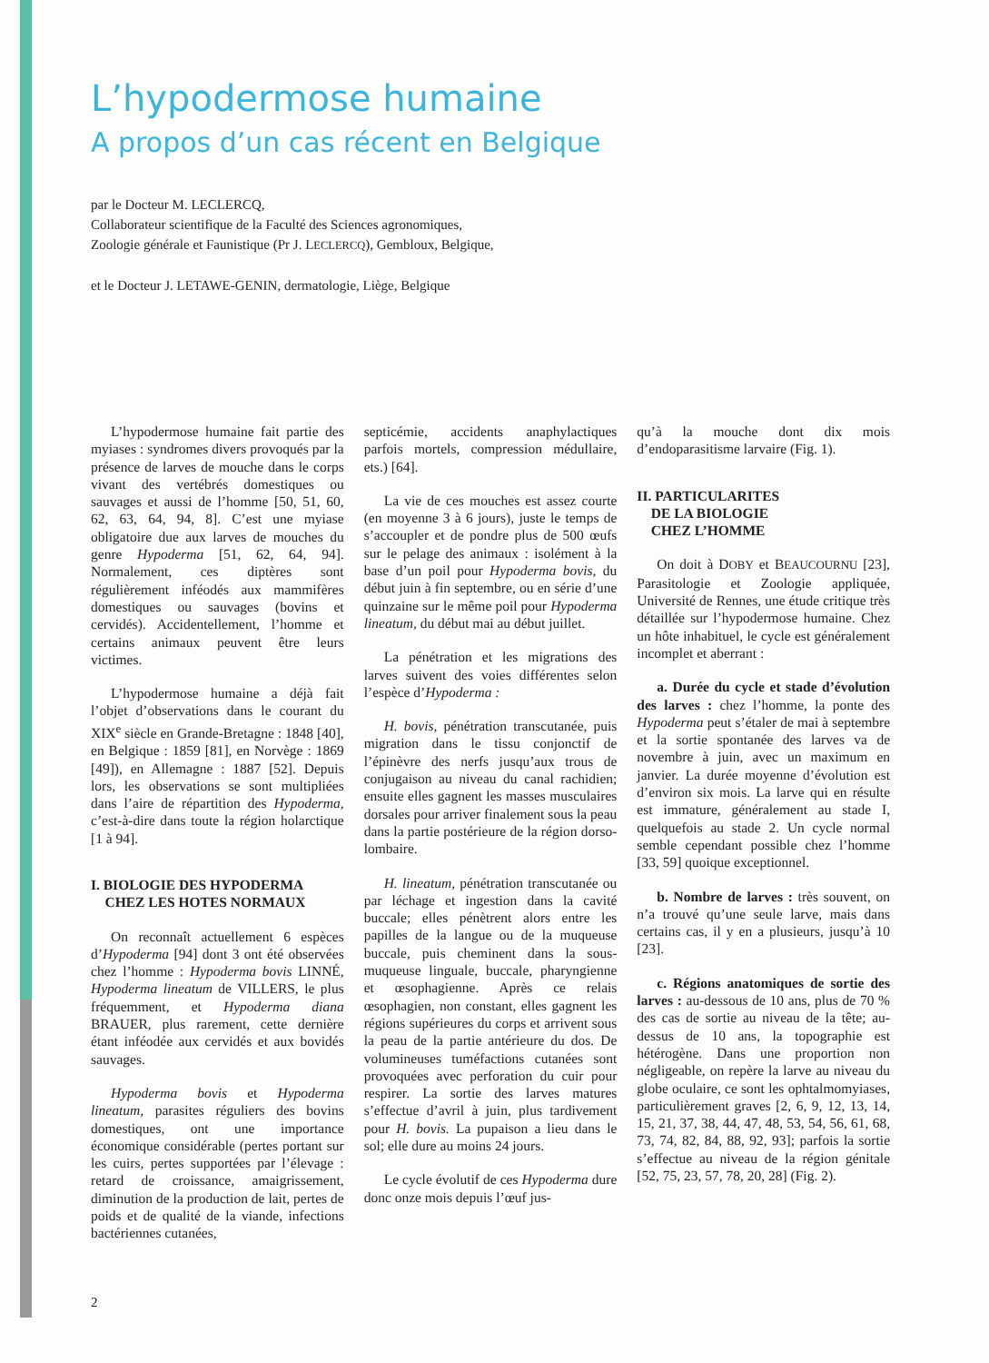L’hypodermose humaine
A propos d’un cas récent en Belgique
par le Docteur M. LECLERCQ,
Collaborateur scientifique de la Faculté des Sciences agronomiques,
Zoologie générale et Faunistique (Pr J. LECLERCQ), Gembloux, Belgique,
et le Docteur J. LETAWE-GENIN, dermatologie, Liège, Belgique
L’hypodermose humaine fait partie des myiases : syndromes divers provoqués par la présence de larves de mouche dans le corps vivant des vertébrés domestiques ou sauvages et aussi de l’homme [50, 51, 60, 62, 63, 64, 94, 8]. C’est une myiase obligatoire due aux larves de mouches du genre Hypoderma [51, 62, 64, 94]. Normalement, ces diptères sont régulièrement inféodés aux mammifères domestiques ou sauvages (bovins et cervidés). Accidentellement, l’homme et certains animaux peuvent être leurs victimes.
L’hypodermose humaine a déjà fait l’objet d’observations dans le courant du XIX<sup>e</sup> siècle en Grande-Bretagne : 1848 [40], en Belgique : 1859 [81], en Norvège : 1869 [49]), en Allemagne : 1887 [52]. Depuis lors, les observations se sont multipliées dans l’aire de répartition des Hypoderma, c’est-à-dire dans toute la région holarctique [1 à 94].
I. BIOLOGIE DES HYPODERMA
CHEZ LES HOTES NORMAUX
On reconnaît actuellement 6 espèces d’Hypoderma [94] dont 3 ont été observées chez l’homme : Hypoderma bovis LINNÉ, Hypoderma lineatum de VILLERS, le plus fréquemment, et Hypoderma diana BRAUER, plus rarement, cette dernière étant inféodée aux cervidés et aux bovidés sauvages.
Hypoderma bovis et Hypoderma lineatum, parasites réguliers des bovins domestiques, ont une importance économique considérable (pertes portant sur les cuirs, pertes supportées par l’élevage : retard de croissance, amaigrissement, diminution de la production de lait, pertes de poids et de qualité de la viande, infections bactériennes cutanées,
septicémie, accidents anaphylactiques parfois mortels, compression médullaire, ets.) [64].
La vie de ces mouches est assez courte (en moyenne 3 à 6 jours), juste le temps de s’accoupler et de pondre plus de 500 œufs sur le pelage des animaux : isolément à la base d’un poil pour Hypoderma bovis, du début juin à fin septembre, ou en série d’une quinzaine sur le même poil pour Hypoderma lineatum, du début mai au début juillet.
La pénétration et les migrations des larves suivent des voies différentes selon l’espèce d’Hypoderma :
H. bovis, pénétration transcutanée, puis migration dans le tissu conjonctif de l’épinèvre des nerfs jusqu’aux trous de conjugaison au niveau du canal rachidien; ensuite elles gagnent les masses musculaires dorsales pour arriver finalement sous la peau dans la partie postérieure de la région dorso-lombaire.
H. lineatum, pénétration transcutanée ou par léchage et ingestion dans la cavité buccale; elles pénètrent alors entre les papilles de la langue ou de la muqueuse buccale, puis cheminent dans la sous-muqueuse linguale, buccale, pharyngienne et œsophagienne. Après ce relais œsophagien, non constant, elles gagnent les régions supérieures du corps et arrivent sous la peau de la partie antérieure du dos. De volumineuses tuméfactions cutanées sont provoquées avec perforation du cuir pour respirer. La sortie des larves matures s’effectue d’avril à juin, plus tardivement pour H. bovis. La pupaison a lieu dans le sol; elle dure au moins 24 jours.
Le cycle évolutif de ces Hypoderma dure donc onze mois depuis l’œuf jus-
qu’à la mouche dont dix mois d’endoparasitisme larvaire (Fig. 1).
II. PARTICULARITES
DE LA BIOLOGIE
CHEZ L’HOMME
On doit à DOBY et BEAUCOURNU [23], Parasitologie et Zoologie appliquée, Université de Rennes, une étude critique très détaillée sur l’hypodermose humaine. Chez un hôte inhabituel, le cycle est généralement incomplet et aberrant :
a. Durée du cycle et stade d’évolution des larves : chez l’homme, la ponte des Hypoderma peut s’étaler de mai à septembre et la sortie spontanée des larves va de novembre à juin, avec un maximum en janvier. La durée moyenne d’évolution est d’environ six mois. La larve qui en résulte est immature, généralement au stade I, quelquefois au stade 2. Un cycle normal semble cependant possible chez l’homme [33, 59] quoique exceptionnel.
b. Nombre de larves : très souvent, on n’a trouvé qu’une seule larve, mais dans certains cas, il y en a plusieurs, jusqu’à 10 [23].
c. Régions anatomiques de sortie des larves : au-dessous de 10 ans, plus de 70 % des cas de sortie au niveau de la tête; au-dessus de 10 ans, la topographie est hétérogène. Dans une proportion non négligeable, on repère la larve au niveau du globe oculaire, ce sont les ophtalmomyiases, particulièrement graves [2, 6, 9, 12, 13, 14, 15, 21, 37, 38, 44, 47, 48, 53, 54, 56, 61, 68, 73, 74, 82, 84, 88, 92, 93]; parfois la sortie s’effectue au niveau de la région génitale [52, 75, 23, 57, 78, 20, 28] (Fig. 2).
2